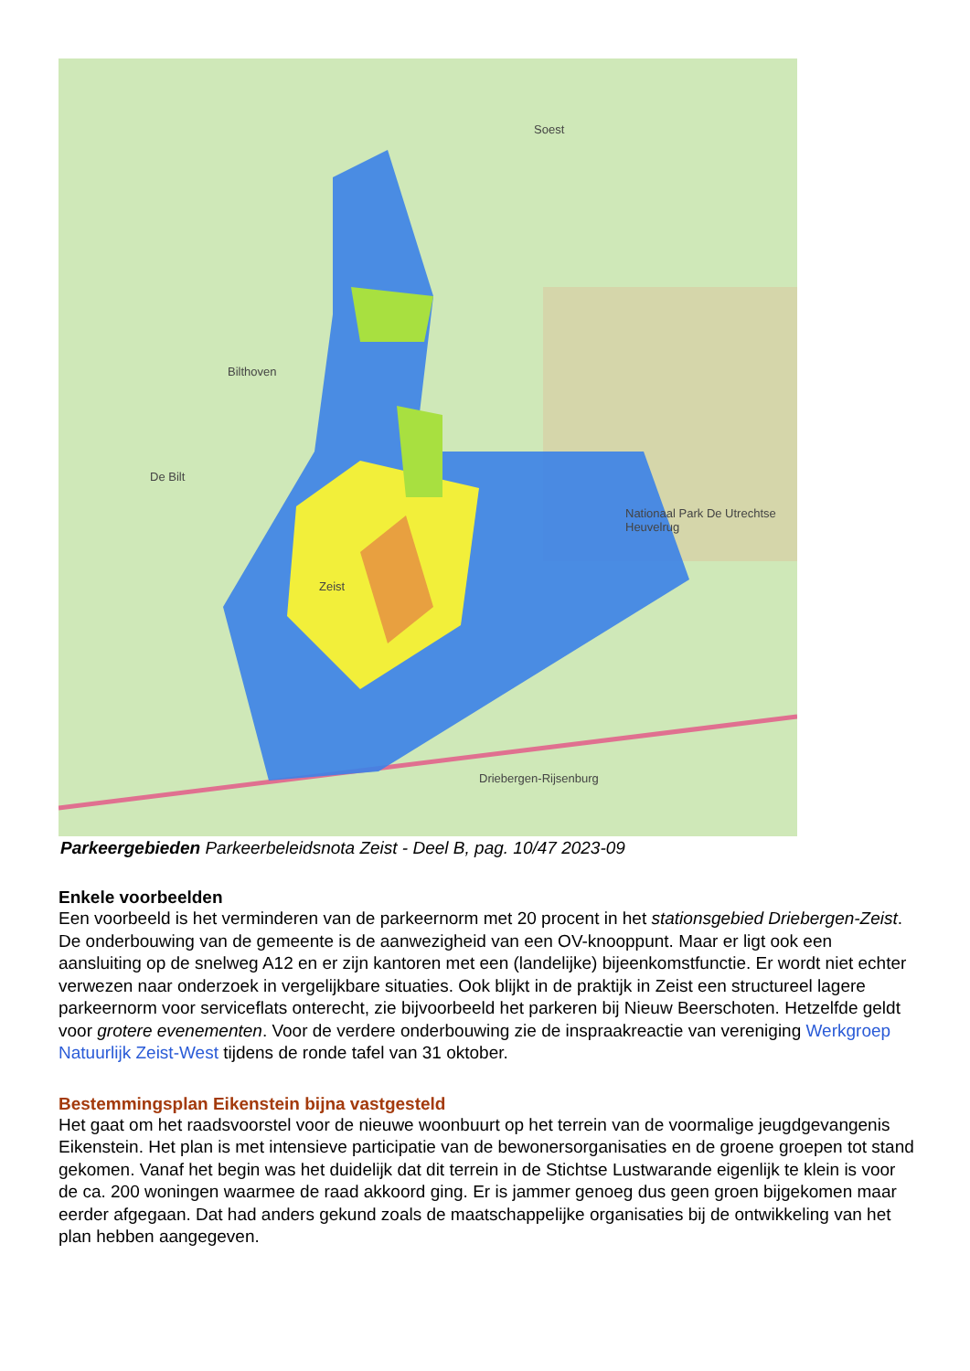Soest
Bilthoven
De Bilt
Zeist
Driebergen-Rijsenburg
Nationaal Park De Utrechtse Heuvelrug
Parkeergebieden Parkeerbeleidsnota Zeist - Deel B, pag. 10/47 2023-09
Enkele voorbeelden
Een voorbeeld is het verminderen van de parkeernorm met 20 procent in het stationsgebied Driebergen-Zeist. De onderbouwing van de gemeente is de aanwezigheid van een OV-knooppunt. Maar er ligt ook een aansluiting op de snelweg A12 en er zijn kantoren met een (landelijke) bijeenkomstfunctie. Er wordt niet echter verwezen naar onderzoek in vergelijkbare situaties. Ook blijkt in de praktijk in Zeist een structureel lagere parkeernorm voor serviceflats onterecht, zie bijvoorbeeld het parkeren bij Nieuw Beerschoten. Hetzelfde geldt voor grotere evenementen. Voor de verdere onderbouwing zie de inspraakreactie van vereniging Werkgroep Natuurlijk Zeist-West tijdens de ronde tafel van 31 oktober.
Bestemmingsplan Eikenstein bijna vastgesteld
Het gaat om het raadsvoorstel voor de nieuwe woonbuurt op het terrein van de voormalige jeugdgevangenis Eikenstein. Het plan is met intensieve participatie van de bewonersorganisaties en de groene groepen tot stand gekomen. Vanaf het begin was het duidelijk dat dit terrein in de Stichtse Lustwarande eigenlijk te klein is voor de ca. 200 woningen waarmee de raad akkoord ging. Er is jammer genoeg dus geen groen bijgekomen maar eerder afgegaan. Dat had anders gekund zoals de maatschappelijke organisaties bij de ontwikkeling van het plan hebben aangegeven.